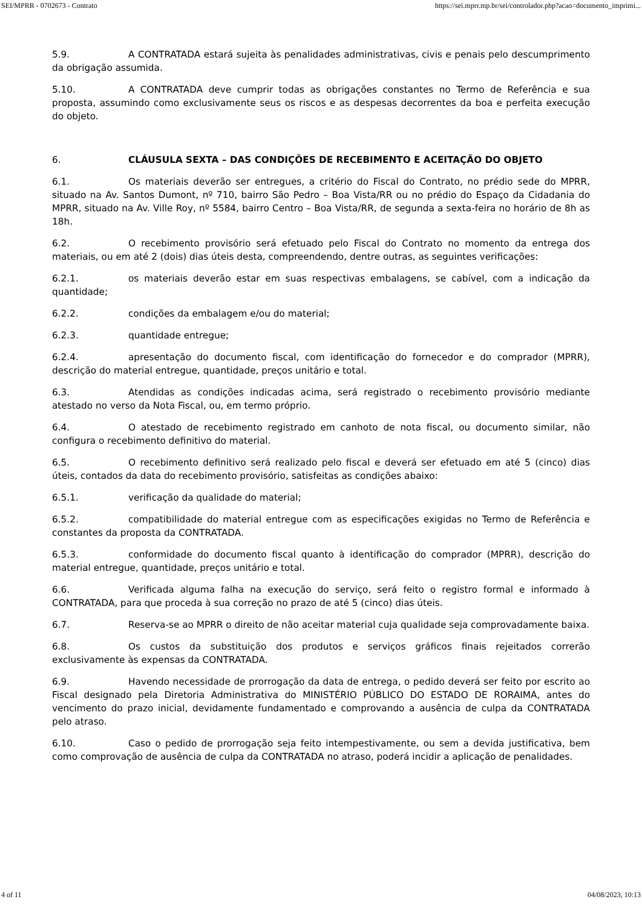SEI/MPRR - 0702673 - Contrato https://sei.mprr.mp.br/sei/controlador.php?acao=documento_imprimi...
5.9. A CONTRATADA estará sujeita às penalidades administrativas, civis e penais pelo descumprimento da obrigação assumida.
5.10. A CONTRATADA deve cumprir todas as obrigações constantes no Termo de Referência e sua proposta, assumindo como exclusivamente seus os riscos e as despesas decorrentes da boa e perfeita execução do objeto.
6. CLÁUSULA SEXTA – DAS CONDIÇÕES DE RECEBIMENTO E ACEITAÇÃO DO OBJETO
6.1. Os materiais deverão ser entregues, a critério do Fiscal do Contrato, no prédio sede do MPRR, situado na Av. Santos Dumont, nº 710, bairro São Pedro – Boa Vista/RR ou no prédio do Espaço da Cidadania do MPRR, situado na Av. Ville Roy, nº 5584, bairro Centro – Boa Vista/RR, de segunda a sexta-feira no horário de 8h as 18h.
6.2. O recebimento provisório será efetuado pelo Fiscal do Contrato no momento da entrega dos materiais, ou em até 2 (dois) dias úteis desta, compreendendo, dentre outras, as seguintes verificações:
6.2.1. os materiais deverão estar em suas respectivas embalagens, se cabível, com a indicação da quantidade;
6.2.2. condições da embalagem e/ou do material;
6.2.3. quantidade entregue;
6.2.4. apresentação do documento fiscal, com identificação do fornecedor e do comprador (MPRR), descrição do material entregue, quantidade, preços unitário e total.
6.3. Atendidas as condições indicadas acima, será registrado o recebimento provisório mediante atestado no verso da Nota Fiscal, ou, em termo próprio.
6.4. O atestado de recebimento registrado em canhoto de nota fiscal, ou documento similar, não configura o recebimento definitivo do material.
6.5. O recebimento definitivo será realizado pelo fiscal e deverá ser efetuado em até 5 (cinco) dias úteis, contados da data do recebimento provisório, satisfeitas as condições abaixo:
6.5.1. verificação da qualidade do material;
6.5.2. compatibilidade do material entregue com as especificações exigidas no Termo de Referência e constantes da proposta da CONTRATADA.
6.5.3. conformidade do documento fiscal quanto à identificação do comprador (MPRR), descrição do material entregue, quantidade, preços unitário e total.
6.6. Verificada alguma falha na execução do serviço, será feito o registro formal e informado à CONTRATADA, para que proceda à sua correção no prazo de até 5 (cinco) dias úteis.
6.7. Reserva-se ao MPRR o direito de não aceitar material cuja qualidade seja comprovadamente baixa.
6.8. Os custos da substituição dos produtos e serviços gráficos finais rejeitados correrão exclusivamente às expensas da CONTRATADA.
6.9. Havendo necessidade de prorrogação da data de entrega, o pedido deverá ser feito por escrito ao Fiscal designado pela Diretoria Administrativa do MINISTÉRIO PÚBLICO DO ESTADO DE RORAIMA, antes do vencimento do prazo inicial, devidamente fundamentado e comprovando a ausência de culpa da CONTRATADA pelo atraso.
6.10. Caso o pedido de prorrogação seja feito intempestivamente, ou sem a devida justificativa, bem como comprovação de ausência de culpa da CONTRATADA no atraso, poderá incidir a aplicação de penalidades.
4 of 11 04/08/2023, 10:13